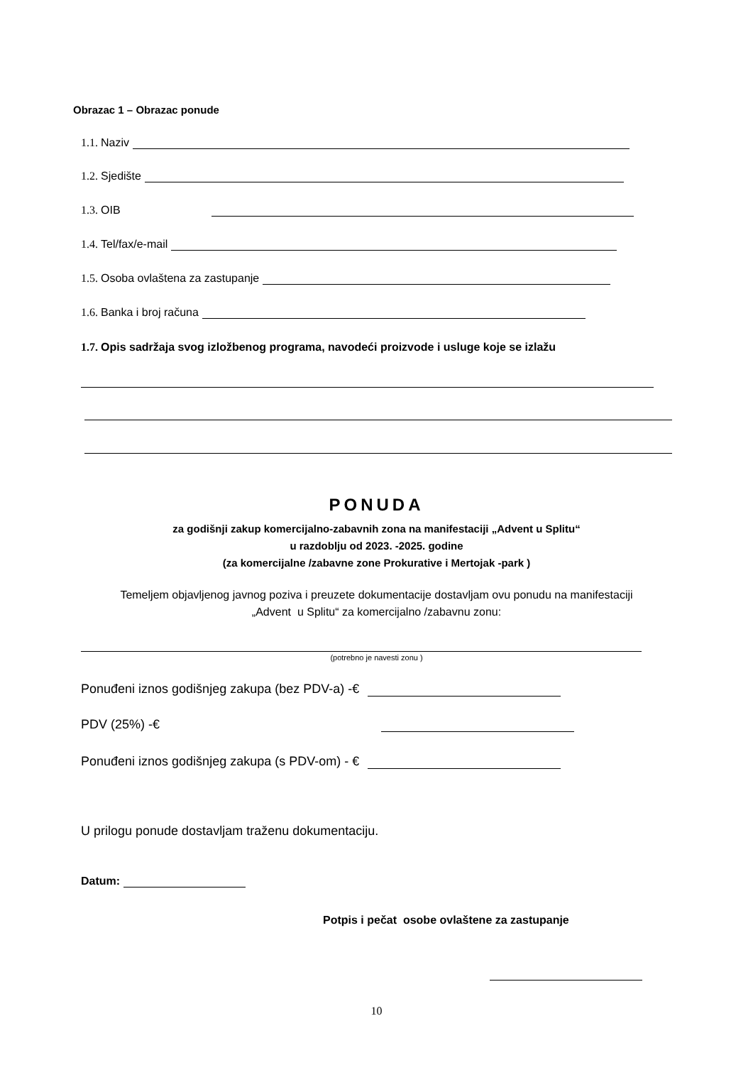Obrazac 1 – Obrazac ponude
1.1. Naziv
1.2. Sjedište
1.3. OIB
1.4. Tel/fax/e-mail
1.5. Osoba ovlaštena za zastupanje
1.6. Banka i broj računa
1.7. Opis sadržaja svog izložbenog programa, navodeći proizvode i usluge koje se izlažu
PONUDA
za godišnji zakup komercijalno-zabavnih zona na manifestaciji „Advent u Splitu“
u razdoblju od 2023. -2025. godine
(za komercijalne /zabavne zone Prokurative i Mertojak -park )
Temeljem objavljenog javnog poziva i preuzete dokumentacije dostavljam ovu ponudu na manifestaciji
„Advent u Splitu“ za komercijalno /zabavnu zonu:
(potrebno je navesti zonu )
Ponuđeni iznos godišnjeg zakupa (bez PDV-a) -€
PDV (25%) -€
Ponuđeni iznos godišnjeg zakupa (s PDV-om) - €
U prilogu ponude dostavljam traženu dokumentaciju.
Datum:
Potpis i pečat osobe ovlaštene za zastupanje
10